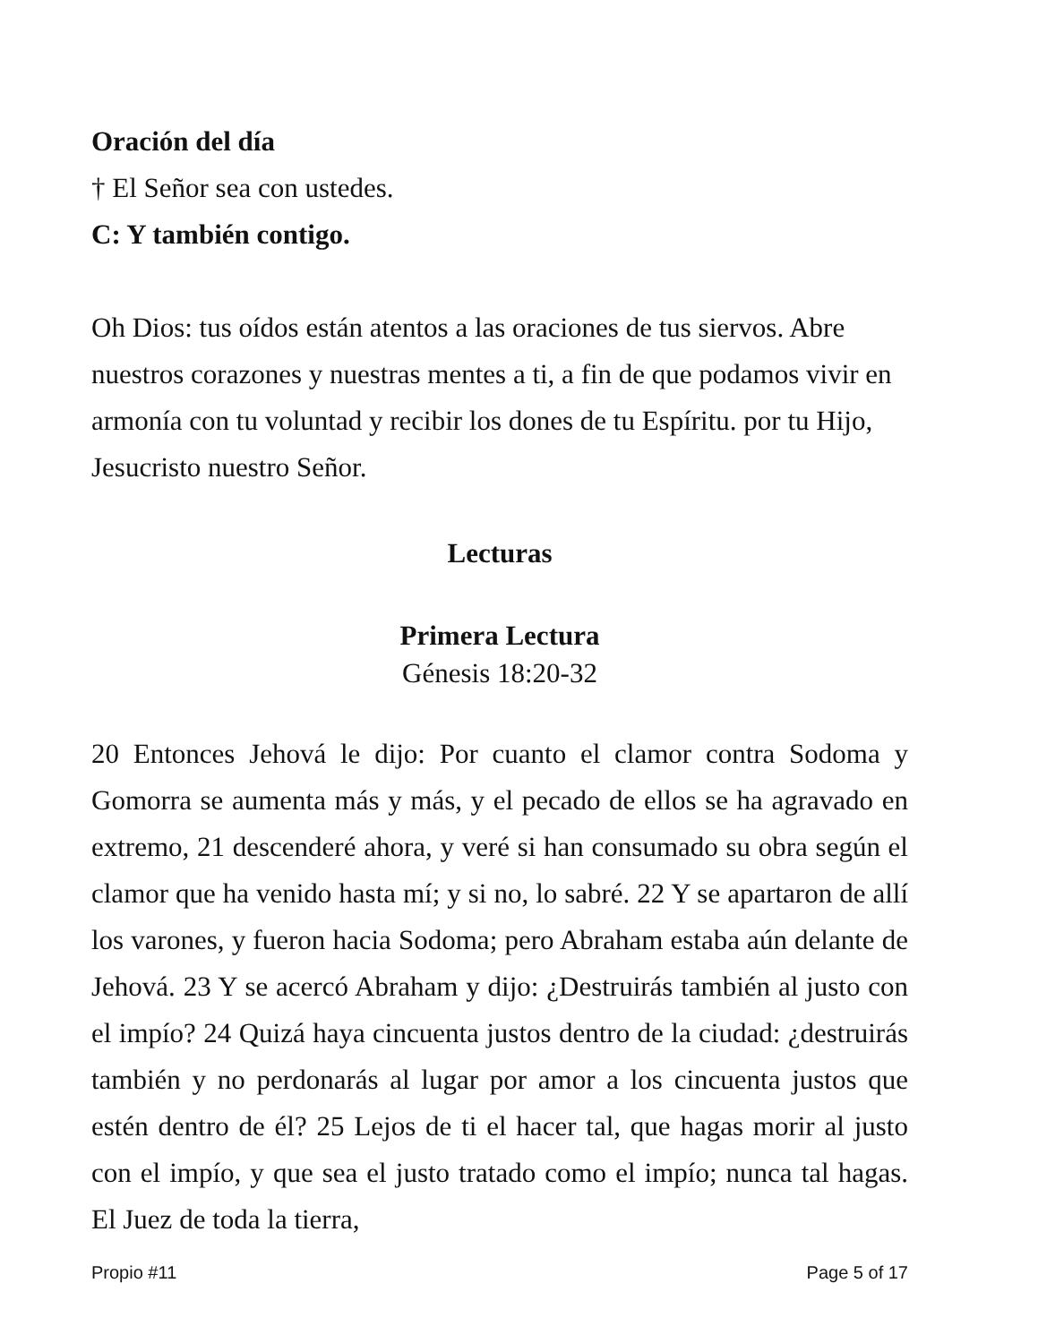Oración del día
† El Señor sea con ustedes.
C: Y también contigo.
Oh Dios: tus oídos están atentos a las oraciones de tus siervos. Abre nuestros corazones y nuestras mentes a ti, a fin de que podamos vivir en armonía con tu voluntad y recibir los dones de tu Espíritu. por tu Hijo, Jesucristo nuestro Señor.
Lecturas
Primera Lectura
Génesis 18:20-32
20 Entonces Jehová le dijo: Por cuanto el clamor contra Sodoma y Gomorra se aumenta más y más, y el pecado de ellos se ha agravado en extremo, 21 descenderé ahora, y veré si han consumado su obra según el clamor que ha venido hasta mí; y si no, lo sabré. 22 Y se apartaron de allí los varones, y fueron hacia Sodoma; pero Abraham estaba aún delante de Jehová. 23 Y se acercó Abraham y dijo: ¿Destruirás también al justo con el impío? 24 Quizá haya cincuenta justos dentro de la ciudad: ¿destruirás también y no perdonarás al lugar por amor a los cincuenta justos que estén dentro de él? 25 Lejos de ti el hacer tal, que hagas morir al justo con el impío, y que sea el justo tratado como el impío; nunca tal hagas. El Juez de toda la tierra,
Propio #11 Page 5 of 17